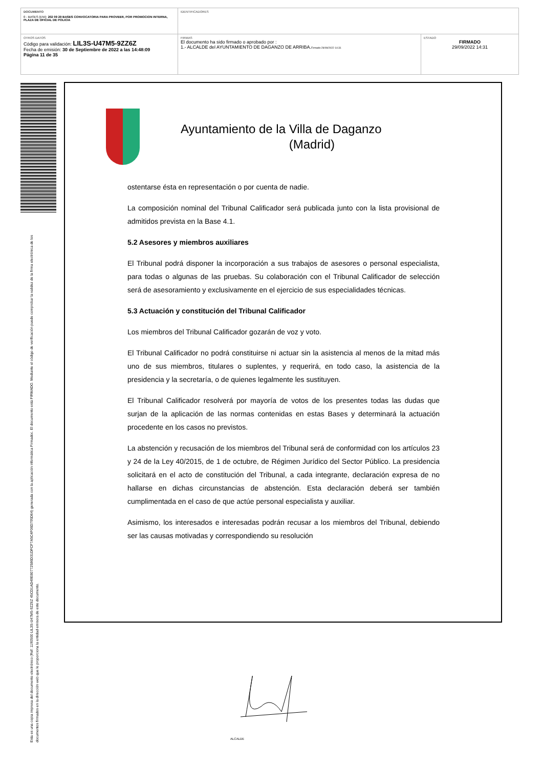| DOCUMENTO 0 - BASES (ENI): 202 09 29 BASES CONVOCATORIA PARA PROVEER, POR PROMOCION INTERNA, PLAZA DE OFICIAL DE POLICIA | IDENTIFICADORES | |
| OTROS DATOS Código para validación: LIL3S-U47M5-9ZZ6Z Fecha de emisión: 30 de Septiembre de 2022 a las 14:48:09 Página 11 de 35 | FIRMAS El documento ha sido firmado o aprobado por : 1.- ALCALDE del AYUNTAMIENTO DE DAGANZO DE ARRIBA. Firmado 29/09/2022 14:31 | ESTADO FIRMADO 29/09/2022 14:31 |
Esta es una copia impresa del documento electrónico (Ref: 1190500 LIL3S-U47M5-9ZZ6Z 45CD1AD49E80772586D31DFCF7A5C4F06D795D64) generada con la aplicación informática Firmadoc. El documento está FIRMADO. Mediante el código de verificación puede comprobar la validez de la firma electrónica de los documentos firmados en la dirección web que le proporciona la entidad emisora de este documento.
Ayuntamiento de la Villa de Daganzo
(Madrid)
ostentarse ésta en representación o por cuenta de nadie.
La composición nominal del Tribunal Calificador será publicada junto con la lista provisional de admitidos prevista en la Base 4.1.
5.2 Asesores y miembros auxiliares
El Tribunal podrá disponer la incorporación a sus trabajos de asesores o personal especialista, para todas o algunas de las pruebas. Su colaboración con el Tribunal Calificador de selección será de asesoramiento y exclusivamente en el ejercicio de sus especialidades técnicas.
5.3 Actuación y constitución del Tribunal Calificador
Los miembros del Tribunal Calificador gozarán de voz y voto.
El Tribunal Calificador no podrá constituirse ni actuar sin la asistencia al menos de la mitad más uno de sus miembros, titulares o suplentes, y requerirá, en todo caso, la asistencia de la presidencia y la secretaría, o de quienes legalmente les sustituyen.
El Tribunal Calificador resolverá por mayoría de votos de los presentes todas las dudas que surjan de la aplicación de las normas contenidas en estas Bases y determinará la actuación procedente en los casos no previstos.
La abstención y recusación de los miembros del Tribunal será de conformidad con los artículos 23 y 24 de la Ley 40/2015, de 1 de octubre, de Régimen Jurídico del Sector Público. La presidencia solicitará en el acto de constitución del Tribunal, a cada integrante, declaración expresa de no hallarse en dichas circunstancias de abstención. Esta declaración deberá ser también cumplimentada en el caso de que actúe personal especialista y auxiliar.
Asimismo, los interesados e interesadas podrán recusar a los miembros del Tribunal, debiendo ser las causas motivadas y correspondiendo su resolución
ALCALDE